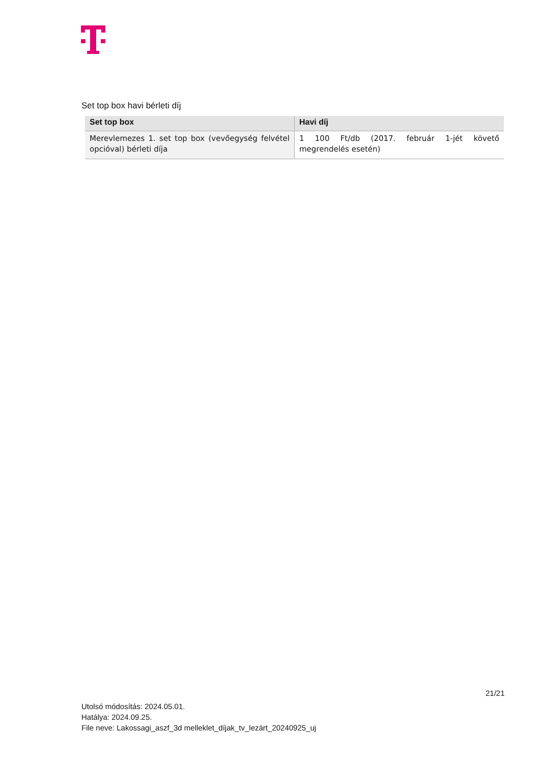Set top box havi bérleti díj
| Set top box | Havi díj |
| --- | --- |
| Merevlemezes 1. set top box (vevőegység felvétel opcióval) bérleti díja | 1 100 Ft/db (2017. február 1-jét követő megrendelés esetén) |
21/21
Utolsó módosítás: 2024.05.01.
Hatálya: 2024.09.25.
File neve: Lakossagi_aszf_3d melleklet_díjak_tv_lezárt_20240925_uj